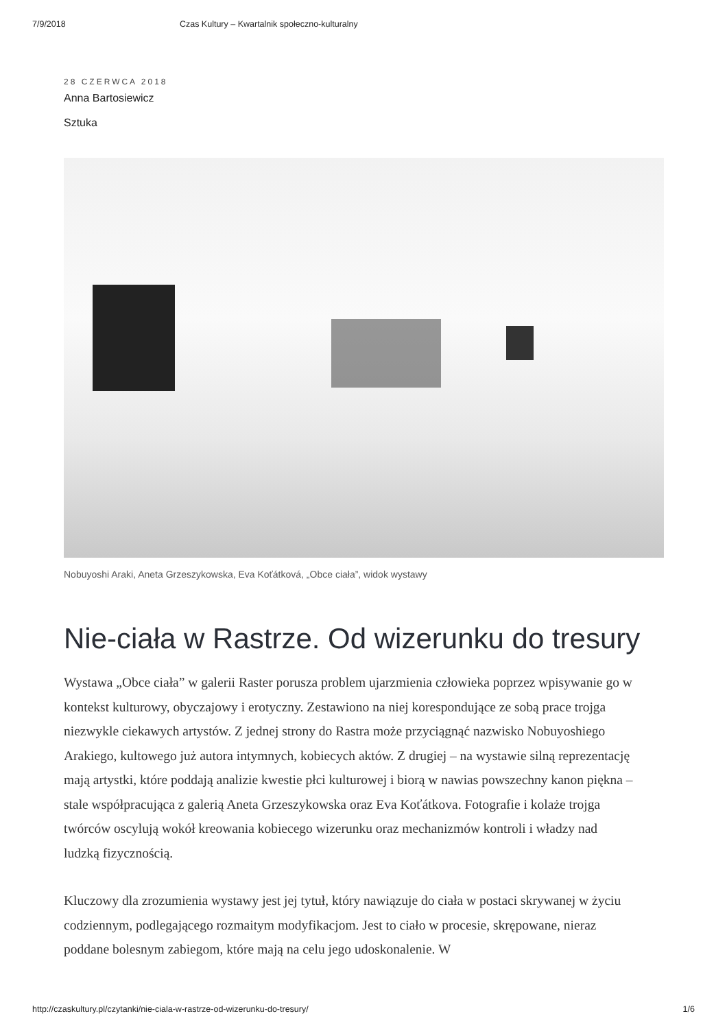7/9/2018 Czas Kultury – Kwartalnik społeczno-kulturalny
28 CZERWCA 2018
Anna Bartosiewicz
Sztuka
Nobuyoshi Araki, Aneta Grzeszykowska, Eva Koťátková, „Obce ciała”, widok wystawy
Nie-ciała w Rastrze. Od wizerunku do tresury
Wystawa „Obce ciała” w galerii Raster porusza problem ujarzmienia człowieka poprzez wpisywanie go w kontekst kulturowy, obyczajowy i erotyczny. Zestawiono na niej korespondujące ze sobą prace trojga niezwykle ciekawych artystów. Z jednej strony do Rastra może przyciągnąć nazwisko Nobuyoshiego Arakiego, kultowego już autora intymnych, kobiecych aktów. Z drugiej – na wystawie silną reprezentację mają artystki, które poddają analizie kwestie płci kulturowej i biorą w nawias powszechny kanon piękna – stale współpracująca z galerią Aneta Grzeszykowska oraz Eva Koťátkova. Fotografie i kolaże trojga twórców oscylują wokół kreowania kobiecego wizerunku oraz mechanizmów kontroli i władzy nad ludzką fizycznością.
Kluczowy dla zrozumienia wystawy jest jej tytuł, który nawiązuje do ciała w postaci skrywanej w życiu codziennym, podlegającego rozmaitym modyfikacjom. Jest to ciało w procesie, skrępowane, nieraz poddane bolesnym zabiegom, które mają na celu jego udoskonalenie. W
http://czaskultury.pl/czytanki/nie-ciala-w-rastrze-od-wizerunku-do-tresury/ 1/6